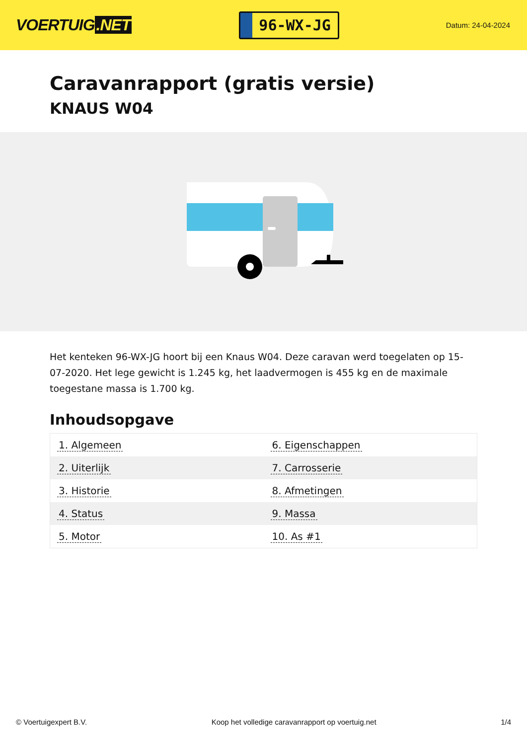VOERTUIG.NET
96-WX-JG
Datum: 24-04-2024
Caravanrapport (gratis versie)
KNAUS W04
Het kenteken 96-WX-JG hoort bij een Knaus W04. Deze caravan werd toegelaten op 15-07-2020. Het lege gewicht is 1.245 kg, het laadvermogen is 455 kg en de maximale toegestane massa is 1.700 kg.
Inhoudsopgave
| 1. Algemeen | 6. Eigenschappen |
| 2. Uiterlijk | 7. Carrosserie |
| 3. Historie | 8. Afmetingen |
| 4. Status | 9. Massa |
| 5. Motor | 10. As #1 |
© Voertuigexpert B.V. Koop het volledige caravanrapport op voertuig.net 1/4